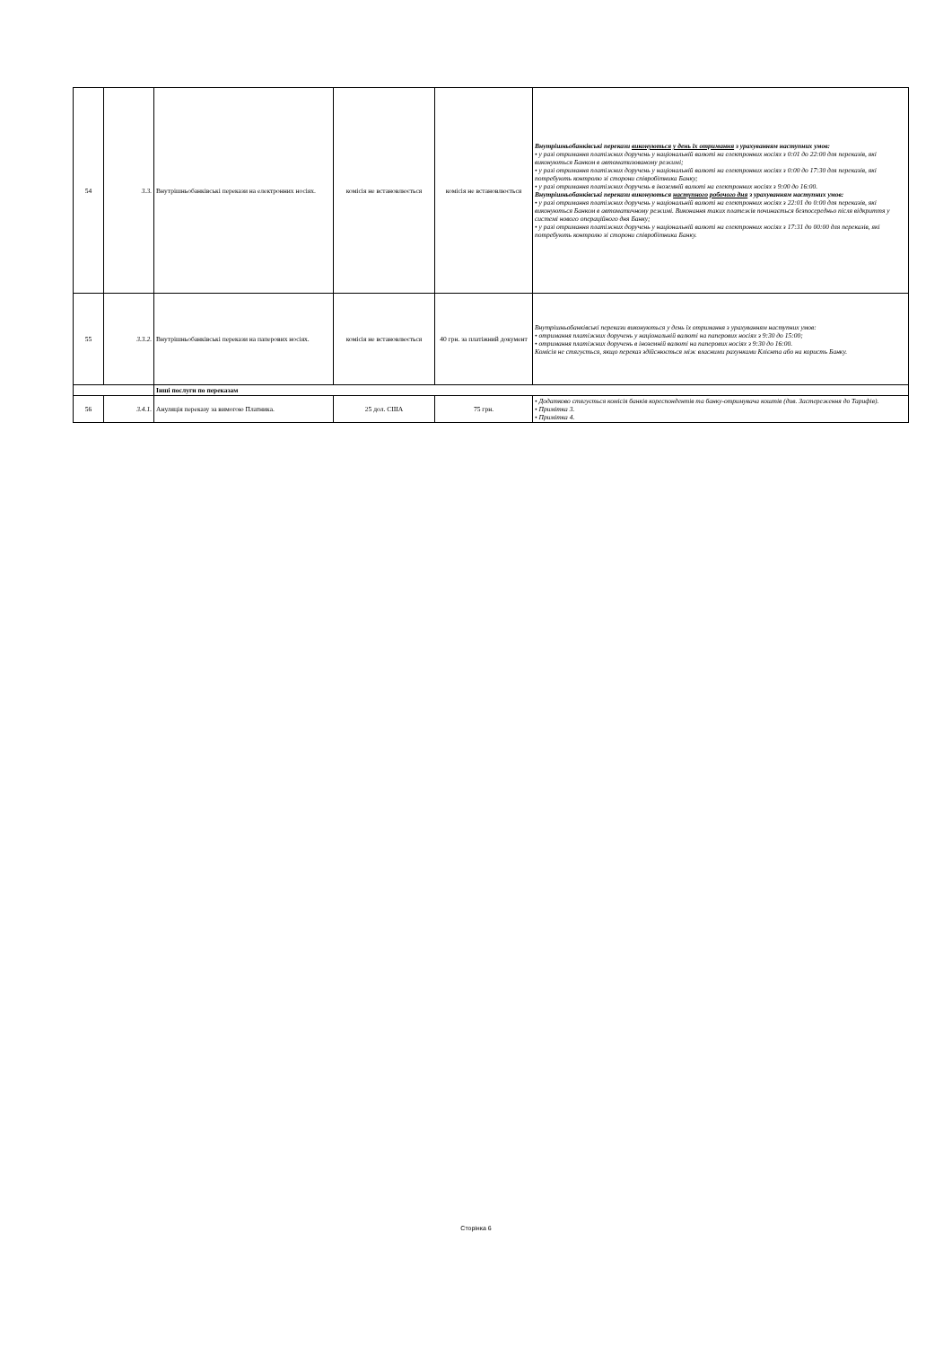| 54 | 3.3. | Внутрішньобанківські перекази на електронних носіях. | комісія не встановлюється | комісія не встановлюється | Внутрішньобанківські перекази виконуються у день їх отримання з урахуванням наступних умов: • у разі отримання платіжних доручень у національній валюті на електронних носіях з 0:01 до 22:00 для переказів, які виконуються Банком в автоматизованому режимі; • у разі отримання платіжних доручень у національній валюті на електронних носіях з 0:00 до 17:30 для переказів, які потребують контролю зі сторони співробітника Банку; • у разі отримання платіжних доручень в іноземній валюті на електронних носіях з 9:00 до 16:00. Внутрішньобанківські перекази виконуються наступного робочого дня з урахуванням наступних умов: • у разі отримання платіжних доручень у національній валюті на електронних носіях з 22:01 до 0:00 для переказів, які виконуються Банком в автоматичному режимі. Виконання таких платежів починається безпосередньо після відкриття у системі нового операційного дня Банку; • у разі отримання платіжних доручень у національній валюті на електронних носіях з 17:31 до 00:00 для переказів, які потребують контролю зі сторони співробітника Банку. |
| 55 | 3.3.2. | Внутрішньобанківські перекази на паперових носіях. | комісія не встановлюється | 40 грн. за платіжний документ | Внутрішньобанківські перекази виконуються у день їх отримання з урахуванням наступних умов: • отримання платіжних доручень у національній валюті на паперових носіях з 9:30 до 15:00; • отримання платіжних доручень в іноземній валюті на паперових носіях з 9:30 до 16:00. Комісія не стягується, якщо переказ здійснюється між власними рахунками Клієнта або на користь Банку. |
| | | Інші послуги по переказам | | | |
| 56 | 3.4.1. | Ануляція переказу за вимогою Платника. | 25 дол. США | 75 грн. | • Додатково стягується комісія банків кореспондентів та банку-отримувача коштів (див. Застереження до Тарифів). • Примітка 3. • Примітка 4. |
Сторінка 6